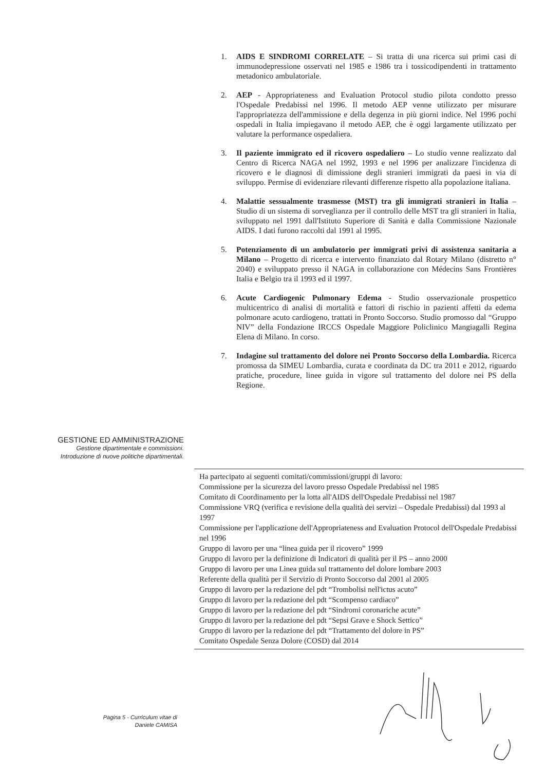1. AIDS E SINDROMI CORRELATE – Si tratta di una ricerca sui primi casi di immunodepressione osservati nel 1985 e 1986 tra i tossicodipendenti in trattamento metadonico ambulatoriale.
2. AEP - Appropriateness and Evaluation Protocol studio pilota condotto presso l'Ospedale Predabissi nel 1996. Il metodo AEP venne utilizzato per misurare l'appropriatezza dell'ammissione e della degenza in più giorni indice. Nel 1996 pochi ospedali in Italia impiegavano il metodo AEP, che è oggi largamente utilizzato per valutare la performance ospedaliera.
3. Il paziente immigrato ed il ricovero ospedaliero – Lo studio venne realizzato dal Centro di Ricerca NAGA nel 1992, 1993 e nel 1996 per analizzare l'incidenza di ricovero e le diagnosi di dimissione degli stranieri immigrati da paesi in via di sviluppo. Permise di evidenziare rilevanti differenze rispetto alla popolazione italiana.
4. Malattie sessualmente trasmesse (MST) tra gli immigrati stranieri in Italia – Studio di un sistema di sorveglianza per il controllo delle MST tra gli stranieri in Italia, sviluppato nel 1991 dall'Istituto Superiore di Sanità e dalla Commissione Nazionale AIDS. I dati furono raccolti dal 1991 al 1995.
5. Potenziamento di un ambulatorio per immigrati privi di assistenza sanitaria a Milano – Progetto di ricerca e intervento finanziato dal Rotary Milano (distretto n° 2040) e sviluppato presso il NAGA in collaborazione con Médecins Sans Frontières Italia e Belgio tra il 1993 ed il 1997.
6. Acute Cardiogenic Pulmonary Edema - Studio osservazionale prospettico multicentrico di analisi di mortalità e fattori di rischio in pazienti affetti da edema polmonare acuto cardiogeno, trattati in Pronto Soccorso. Studio promosso dal “Gruppo NIV” della Fondazione IRCCS Ospedale Maggiore Policlinico Mangiagalli Regina Elena di Milano. In corso.
7. Indagine sul trattamento del dolore nei Pronto Soccorso della Lombardia. Ricerca promossa da SIMEU Lombardia, curata e coordinata da DC tra 2011 e 2012, riguardo pratiche, procedure, linee guida in vigore sul trattamento del dolore nei PS della Regione.
GESTIONE ED AMMINISTRAZIONE
Gestione dipartimentale e commissioni.
Introduzione di nuove politiche dipartimentali.
Ha partecipato ai seguenti comitati/commissioni/gruppi di lavoro:
Commissione per la sicurezza del lavoro presso Ospedale Predabissi nel 1985
Comitato di Coordinamento per la lotta all'AIDS dell'Ospedale Predabissi nel 1987
Commissione VRQ (verifica e revisione della qualità dei servizi – Ospedale Predabissi) dal 1993 al 1997
Commissione per l'applicazione dell'Appropriateness and Evaluation Protocol dell'Ospedale Predabissi nel 1996
Gruppo di lavoro per una “linea guida per il ricovero” 1999
Gruppo di lavoro per la definizione di Indicatori di qualità per il PS – anno 2000
Gruppo di lavoro per una Linea guida sul trattamento del dolore lombare 2003
Referente della qualità per il Servizio di Pronto Soccorso dal 2001 al 2005
Gruppo di lavoro per la redazione del pdt “Trombolisi nell'ictus acuto”
Gruppo di lavoro per la redazione del pdt “Scompenso cardiaco”
Gruppo di lavoro per la redazione del pdt “Sindromi coronariche acute”
Gruppo di lavoro per la redazione del pdt “Sepsi Grave e Shock Settico”
Gruppo di lavoro per la redazione del pdt “Trattamento del dolore in PS”
Comitato Ospedale Senza Dolore (COSD) dal 2014
Pagina 5 - Curriculum vitae di
Daniele CAMISA